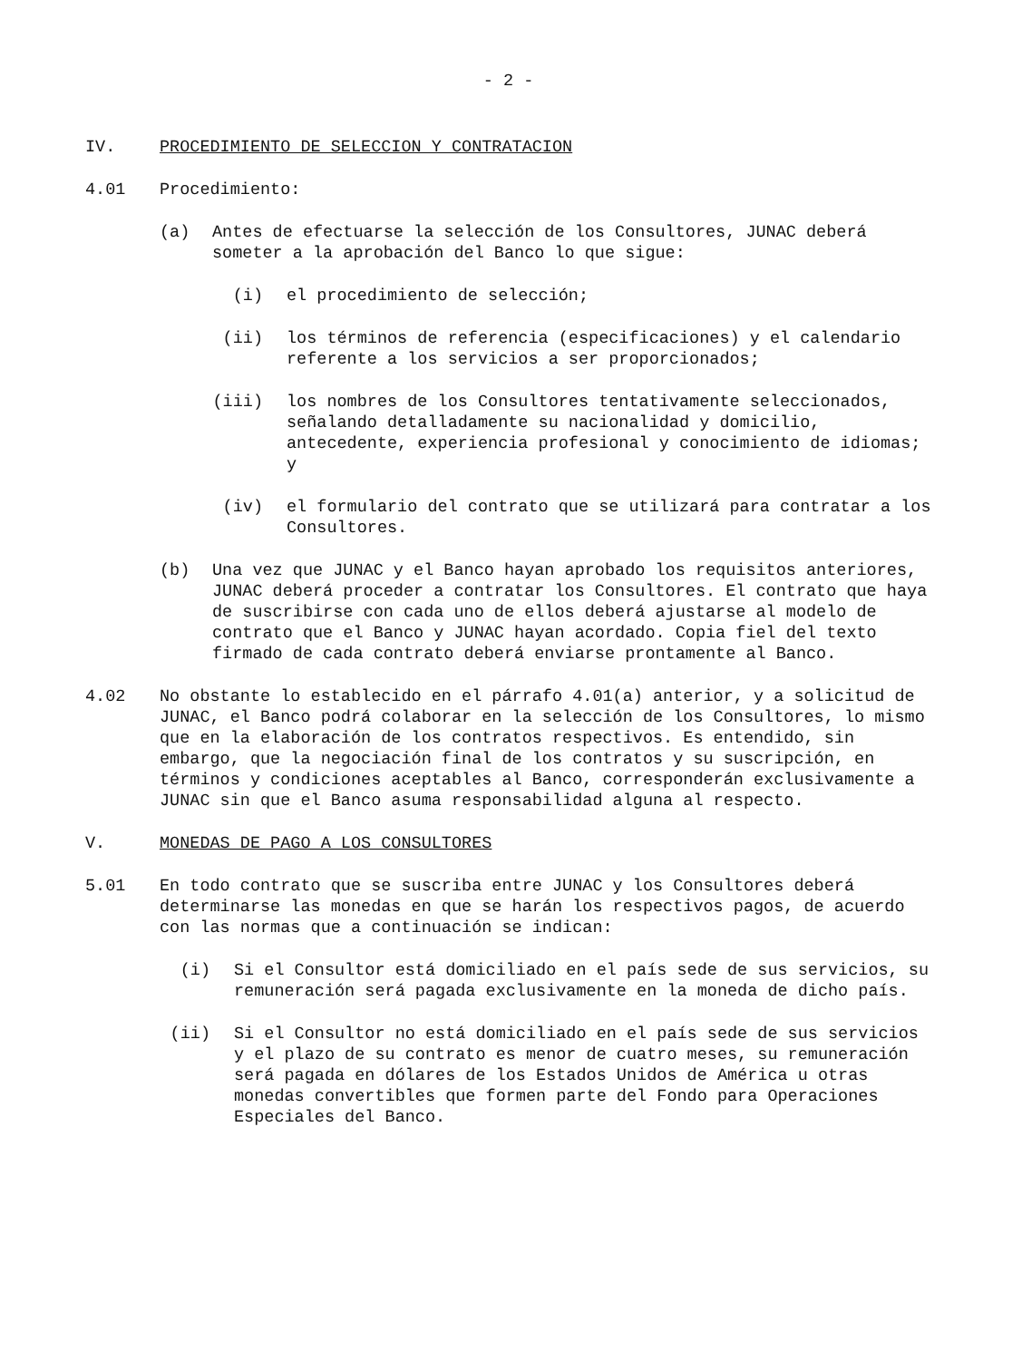- 2 -
IV. PROCEDIMIENTO DE SELECCION Y CONTRATACION
4.01 Procedimiento:
(a) Antes de efectuarse la selección de los Consultores, JUNAC deberá someter a la aprobación del Banco lo que sigue:
(i) el procedimiento de selección;
(ii) los términos de referencia (especificaciones) y el calendario referente a los servicios a ser proporcionados;
(iii) los nombres de los Consultores tentativamente seleccionados, señalando detalladamente su nacionalidad y domicilio, antecedente, experiencia profesional y conocimiento de idiomas; y
(iv) el formulario del contrato que se utilizará para contratar a los Consultores.
(b) Una vez que JUNAC y el Banco hayan aprobado los requisitos anteriores, JUNAC deberá proceder a contratar los Consultores. El contrato que haya de suscribirse con cada uno de ellos deberá ajustarse al modelo de contrato que el Banco y JUNAC hayan acordado. Copia fiel del texto firmado de cada contrato deberá enviarse prontamente al Banco.
4.02 No obstante lo establecido en el párrafo 4.01(a) anterior, y a solicitud de JUNAC, el Banco podrá colaborar en la selección de los Consultores, lo mismo que en la elaboración de los contratos respectivos. Es entendido, sin embargo, que la negociación final de los contratos y su suscripción, en términos y condiciones aceptables al Banco, corresponderán exclusivamente a JUNAC sin que el Banco asuma responsabilidad alguna al respecto.
V. MONEDAS DE PAGO A LOS CONSULTORES
5.01 En todo contrato que se suscriba entre JUNAC y los Consultores deberá determinarse las monedas en que se harán los respectivos pagos, de acuerdo con las normas que a continuación se indican:
(i) Si el Consultor está domiciliado en el país sede de sus servicios, su remuneración será pagada exclusivamente en la moneda de dicho país.
(ii) Si el Consultor no está domiciliado en el país sede de sus servicios y el plazo de su contrato es menor de cuatro meses, su remuneración será pagada en dólares de los Estados Unidos de América u otras monedas convertibles que formen parte del Fondo para Operaciones Especiales del Banco.